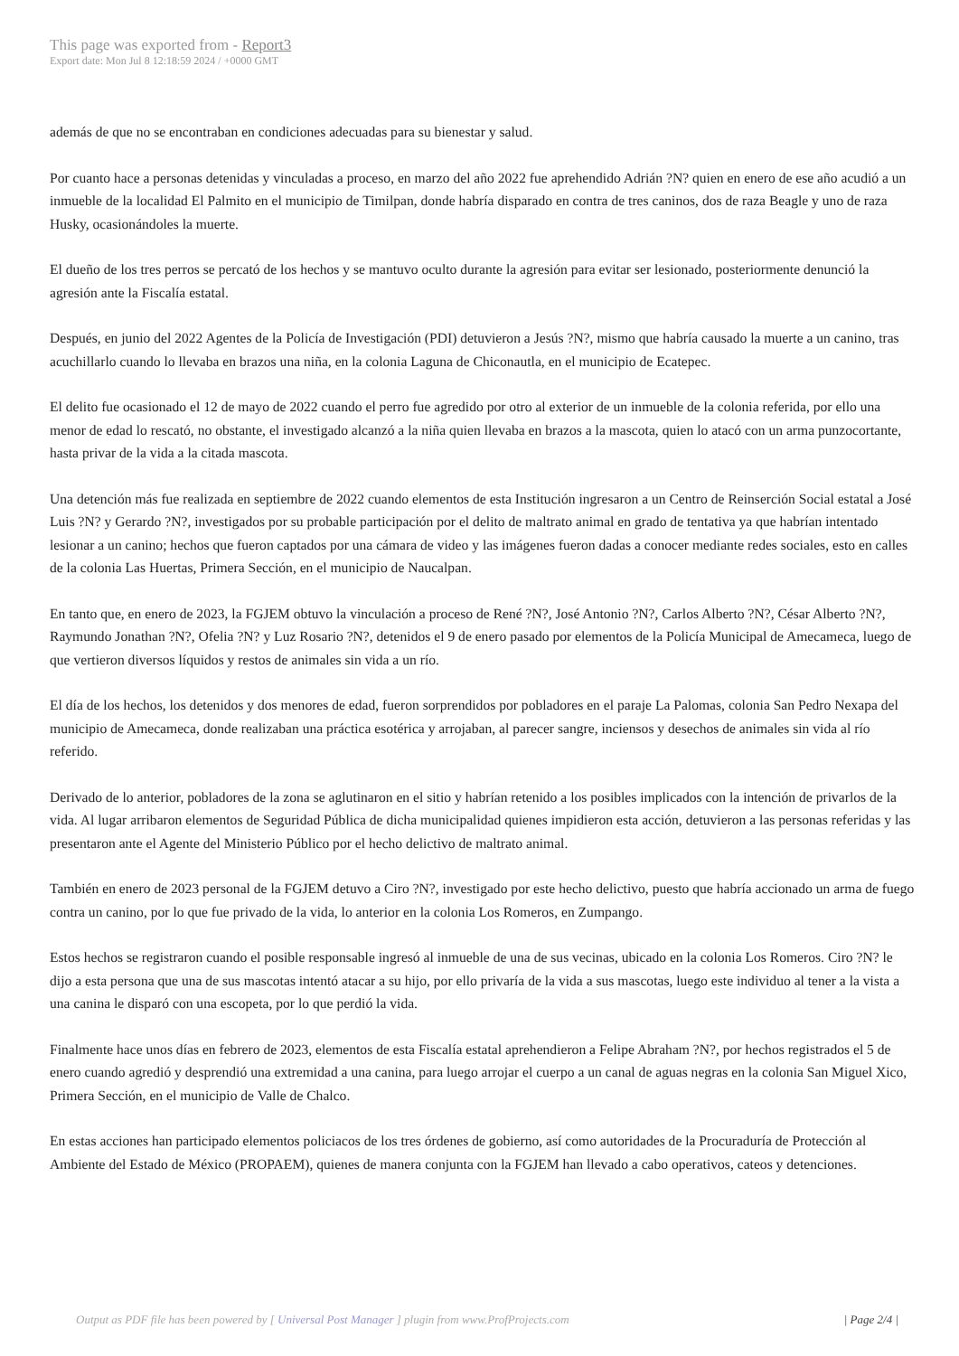This page was exported from - Report3
Export date: Mon Jul 8 12:18:59 2024 / +0000 GMT
además de que no se encontraban en condiciones adecuadas para su bienestar y salud.
Por cuanto hace a personas detenidas y vinculadas a proceso, en marzo del año 2022 fue aprehendido Adrián ?N? quien en enero de ese año acudió a un inmueble de la localidad El Palmito en el municipio de Timilpan, donde habría disparado en contra de tres caninos, dos de raza Beagle y uno de raza Husky, ocasionándoles la muerte.
El dueño de los tres perros se percató de los hechos y se mantuvo oculto durante la agresión para evitar ser lesionado, posteriormente denunció la agresión ante la Fiscalía estatal.
Después, en junio del 2022 Agentes de la Policía de Investigación (PDI) detuvieron a Jesús ?N?, mismo que habría causado la muerte a un canino, tras acuchillarlo cuando lo llevaba en brazos una niña, en la colonia Laguna de Chiconautla, en el municipio de Ecatepec.
El delito fue ocasionado el 12 de mayo de 2022 cuando el perro fue agredido por otro al exterior de un inmueble de la colonia referida, por ello una menor de edad lo rescató, no obstante, el investigado alcanzó a la niña quien llevaba en brazos a la mascota, quien lo atacó con un arma punzocortante, hasta privar de la vida a la citada mascota.
Una detención más fue realizada en septiembre de 2022 cuando elementos de esta Institución ingresaron a un Centro de Reinserción Social estatal a José Luis ?N? y Gerardo ?N?, investigados por su probable participación por el delito de maltrato animal en grado de tentativa ya que habrían intentado lesionar a un canino; hechos que fueron captados por una cámara de video y las imágenes fueron dadas a conocer mediante redes sociales, esto en calles de la colonia Las Huertas, Primera Sección, en el municipio de Naucalpan.
En tanto que, en enero de 2023, la FGJEM obtuvo la vinculación a proceso de René ?N?, José Antonio ?N?, Carlos Alberto ?N?, César Alberto ?N?, Raymundo Jonathan ?N?, Ofelia ?N? y Luz Rosario ?N?, detenidos el 9 de enero pasado por elementos de la Policía Municipal de Amecameca, luego de que vertieron diversos líquidos y restos de animales sin vida a un río.
El día de los hechos, los detenidos y dos menores de edad, fueron sorprendidos por pobladores en el paraje La Palomas, colonia San Pedro Nexapa del municipio de Amecameca, donde realizaban una práctica esotérica y arrojaban, al parecer sangre, inciensos y desechos de animales sin vida al río referido.
Derivado de lo anterior, pobladores de la zona se aglutinaron en el sitio y habrían retenido a los posibles implicados con la intención de privarlos de la vida. Al lugar arribaron elementos de Seguridad Pública de dicha municipalidad quienes impidieron esta acción, detuvieron a las personas referidas y las presentaron ante el Agente del Ministerio Público por el hecho delictivo de maltrato animal.
También en enero de 2023 personal de la FGJEM detuvo a Ciro ?N?, investigado por este hecho delictivo, puesto que habría accionado un arma de fuego contra un canino, por lo que fue privado de la vida, lo anterior en la colonia Los Romeros, en Zumpango.
Estos hechos se registraron cuando el posible responsable ingresó al inmueble de una de sus vecinas, ubicado en la colonia Los Romeros. Ciro ?N? le dijo a esta persona que una de sus mascotas intentó atacar a su hijo, por ello privaría de la vida a sus mascotas, luego este individuo al tener a la vista a una canina le disparó con una escopeta, por lo que perdió la vida.
Finalmente hace unos días en febrero de 2023, elementos de esta Fiscalía estatal aprehendieron a Felipe Abraham ?N?, por hechos registrados el 5 de enero cuando agredió y desprendió una extremidad a una canina, para luego arrojar el cuerpo a un canal de aguas negras en la colonia San Miguel Xico, Primera Sección, en el municipio de Valle de Chalco.
En estas acciones han participado elementos policiacos de los tres órdenes de gobierno, así como autoridades de la Procuraduría de Protección al Ambiente del Estado de México (PROPAEM), quienes de manera conjunta con la FGJEM han llevado a cabo operativos, cateos y detenciones.
Output as PDF file has been powered by [ Universal Post Manager ] plugin from www.ProfProjects.com | Page 2/4 |